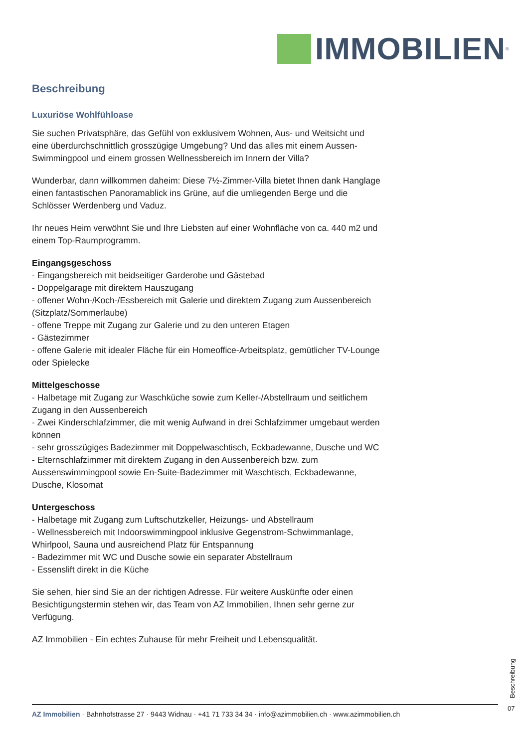IMMOBILIEN<sup>®</sup>
Beschreibung
Luxuriöse Wohlfühloase
Sie suchen Privatsphäre, das Gefühl von exklusivem Wohnen, Aus- und Weitsicht und eine überdurchschnittlich grosszügige Umgebung? Und das alles mit einem Aussen-Swimmingpool und einem grossen Wellnessbereich im Innern der Villa?
Wunderbar, dann willkommen daheim: Diese 7½-Zimmer-Villa bietet Ihnen dank Hanglage einen fantastischen Panoramablick ins Grüne, auf die umliegenden Berge und die Schlösser Werdenberg und Vaduz.
Ihr neues Heim verwöhnt Sie und Ihre Liebsten auf einer Wohnfläche von ca. 440 m2 und einem Top-Raumprogramm.
Eingangsgeschoss
- Eingangsbereich mit beidseitiger Garderobe und Gästebad
- Doppelgarage mit direktem Hauszugang
- offener Wohn-/Koch-/Essbereich mit Galerie und direktem Zugang zum Aussenbereich (Sitzplatz/Sommerlaube)
- offene Treppe mit Zugang zur Galerie und zu den unteren Etagen
- Gästezimmer
- offene Galerie mit idealer Fläche für ein Homeoffice-Arbeitsplatz, gemütlicher TV-Lounge oder Spielecke
Mittelgeschosse
- Halbetage mit Zugang zur Waschküche sowie zum Keller-/Abstellraum und seitlichem Zugang in den Aussenbereich
- Zwei Kinderschlafzimmer, die mit wenig Aufwand in drei Schlafzimmer umgebaut werden können
- sehr grosszügiges Badezimmer mit Doppelwaschtisch, Eckbadewanne, Dusche und WC
- Elternschlafzimmer mit direktem Zugang in den Aussenbereich bzw. zum Aussenswimmingpool sowie En-Suite-Badezimmer mit Waschtisch, Eckbadewanne, Dusche, Klosomat
Untergeschoss
- Halbetage mit Zugang zum Luftschutzkeller, Heizungs- und Abstellraum
- Wellnessbereich mit Indoorswimmingpool inklusive Gegenstrom-Schwimmanlage, Whirlpool, Sauna und ausreichend Platz für Entspannung
- Badezimmer mit WC und Dusche sowie ein separater Abstellraum
- Essenslift direkt in die Küche
Sie sehen, hier sind Sie an der richtigen Adresse. Für weitere Auskünfte oder einen Besichtigungstermin stehen wir, das Team von AZ Immobilien, Ihnen sehr gerne zur Verfügung.
AZ Immobilien - Ein echtes Zuhause für mehr Freiheit und Lebensqualität.
Beschreibung
07
AZ Immobilien · Bahnhofstrasse 27 · 9443 Widnau · +41 71 733 34 34 · info@azimmobilien.ch · www.azimmobilien.ch